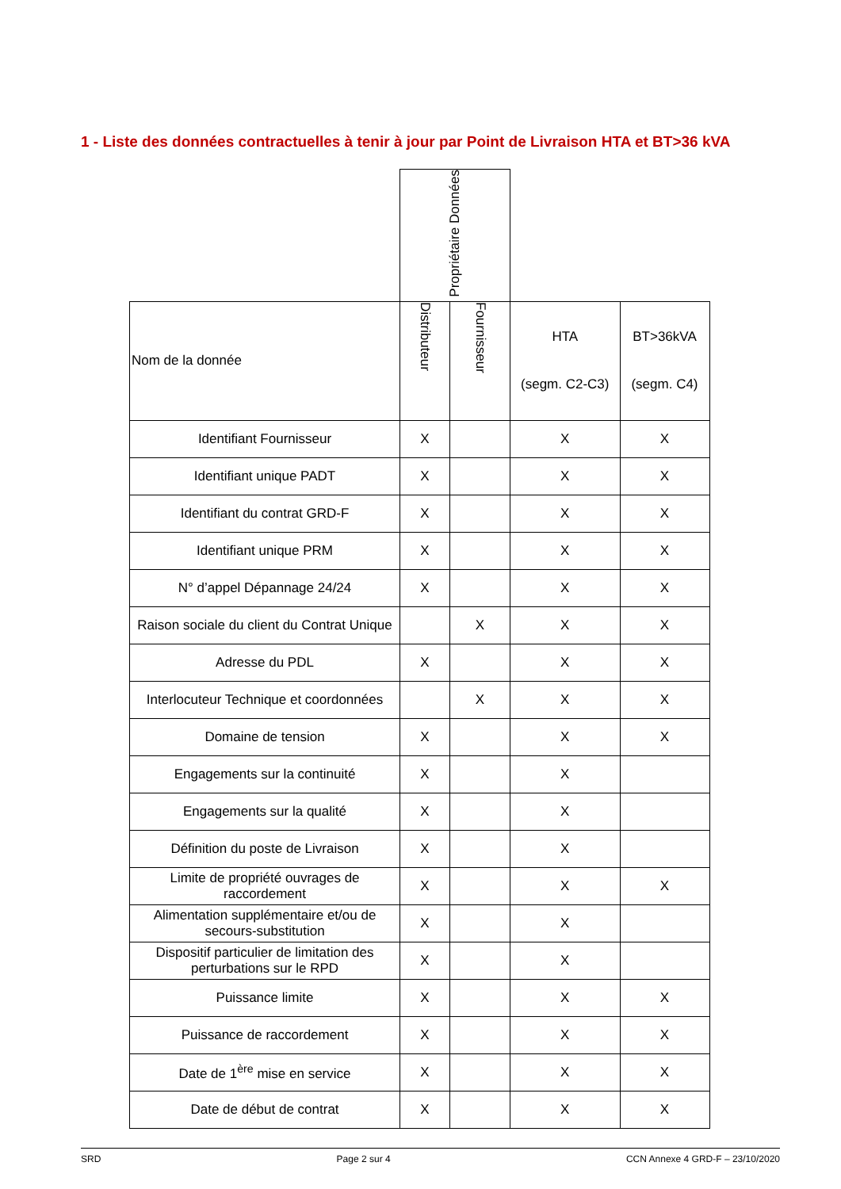1 - Liste des données contractuelles à tenir à jour par Point de Livraison HTA et BT>36 kVA
| | Propriétaire Données | | | |
| --- | --- | --- | --- | --- |
| Nom de la donnée | Distributeur | Fournisseur | HTA (segm. C2-C3) | BT>36kVA (segm. C4) |
| Identifiant Fournisseur | X | | X | X |
| Identifiant unique PADT | X | | X | X |
| Identifiant du contrat GRD-F | X | | X | X |
| Identifiant unique PRM | X | | X | X |
| N° d’appel Dépannage 24/24 | X | | X | X |
| Raison sociale du client du Contrat Unique | | X | X | X |
| Adresse du PDL | X | | X | X |
| Interlocuteur Technique et coordonnées | | X | X | X |
| Domaine de tension | X | | X | X |
| Engagements sur la continuité | X | | X | |
| Engagements sur la qualité | X | | X | |
| Définition du poste de Livraison | X | | X | |
| Limite de propriété ouvrages de raccordement | X | | X | X |
| Alimentation supplémentaire et/ou de secours-substitution | X | | X | |
| Dispositif particulier de limitation des perturbations sur le RPD | X | | X | |
| Puissance limite | X | | X | X |
| Puissance de raccordement | X | | X | X |
| Date de 1<sup>ère</sup> mise en service | X | | X | X |
| Date de début de contrat | X | | X | X |
SRD Page 2 sur 4 CCN Annexe 4 GRD-F – 23/10/2020